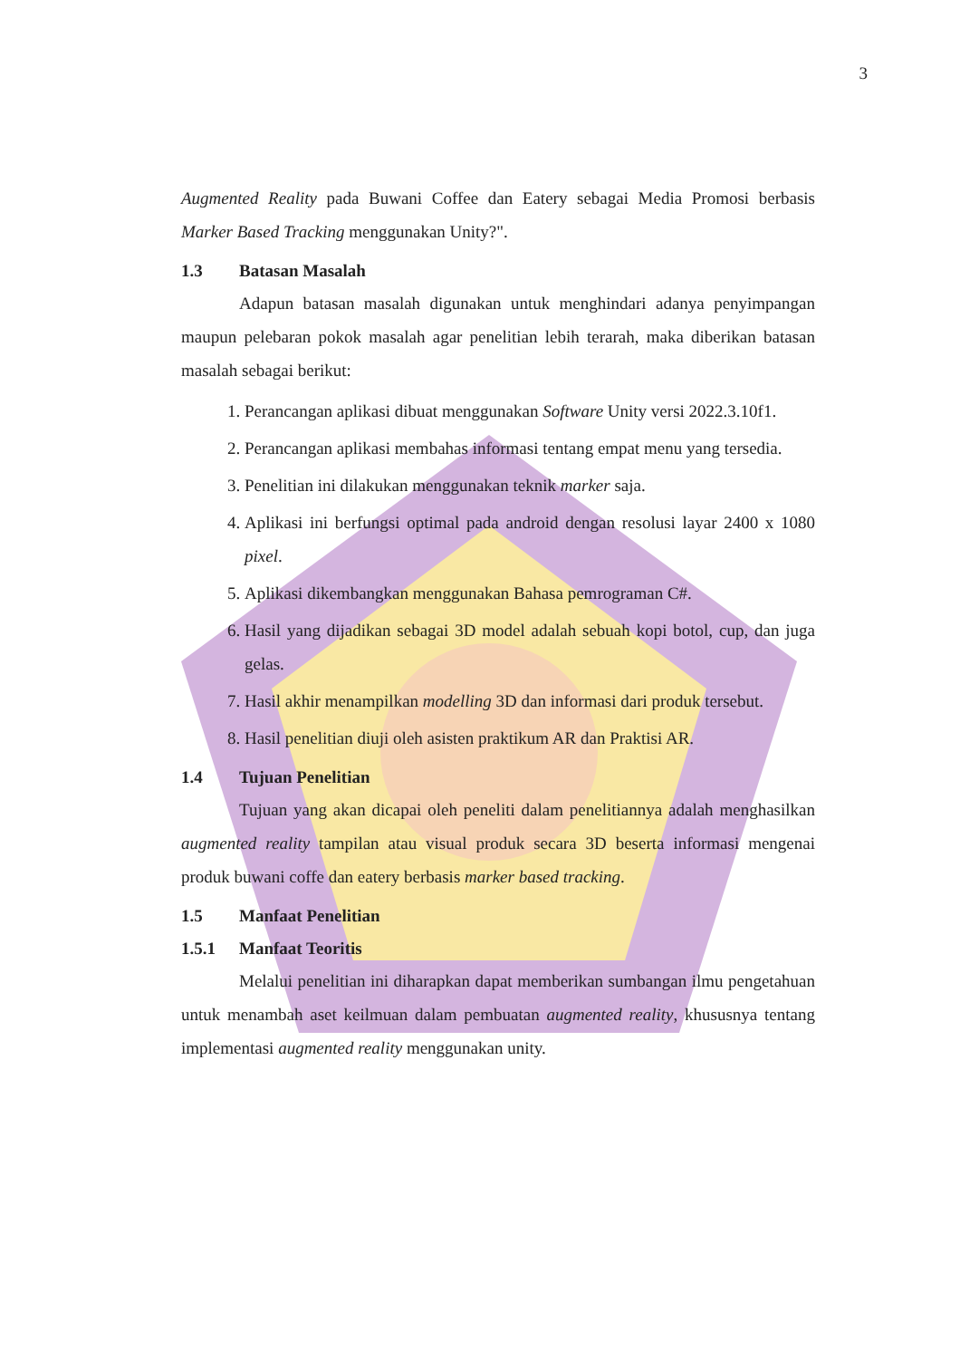3
Augmented Reality pada Buwani Coffee dan Eatery sebagai Media Promosi berbasis Marker Based Tracking menggunakan Unity?".
1.3 Batasan Masalah
Adapun batasan masalah digunakan untuk menghindari adanya penyimpangan maupun pelebaran pokok masalah agar penelitian lebih terarah, maka diberikan batasan masalah sebagai berikut:
1. Perancangan aplikasi dibuat menggunakan Software Unity versi 2022.3.10f1.
2. Perancangan aplikasi membahas informasi tentang empat menu yang tersedia.
3. Penelitian ini dilakukan menggunakan teknik marker saja.
4. Aplikasi ini berfungsi optimal pada android dengan resolusi layar 2400 x 1080 pixel.
5. Aplikasi dikembangkan menggunakan Bahasa pemrograman C#.
6. Hasil yang dijadikan sebagai 3D model adalah sebuah kopi botol, cup, dan juga gelas.
7. Hasil akhir menampilkan modelling 3D dan informasi dari produk tersebut.
8. Hasil penelitian diuji oleh asisten praktikum AR dan Praktisi AR.
1.4 Tujuan Penelitian
Tujuan yang akan dicapai oleh peneliti dalam penelitiannya adalah menghasilkan augmented reality tampilan atau visual produk secara 3D beserta informasi mengenai produk buwani coffe dan eatery berbasis marker based tracking.
1.5 Manfaat Penelitian
1.5.1 Manfaat Teoritis
Melalui penelitian ini diharapkan dapat memberikan sumbangan ilmu pengetahuan untuk menambah aset keilmuan dalam pembuatan augmented reality, khususnya tentang implementasi augmented reality menggunakan unity.